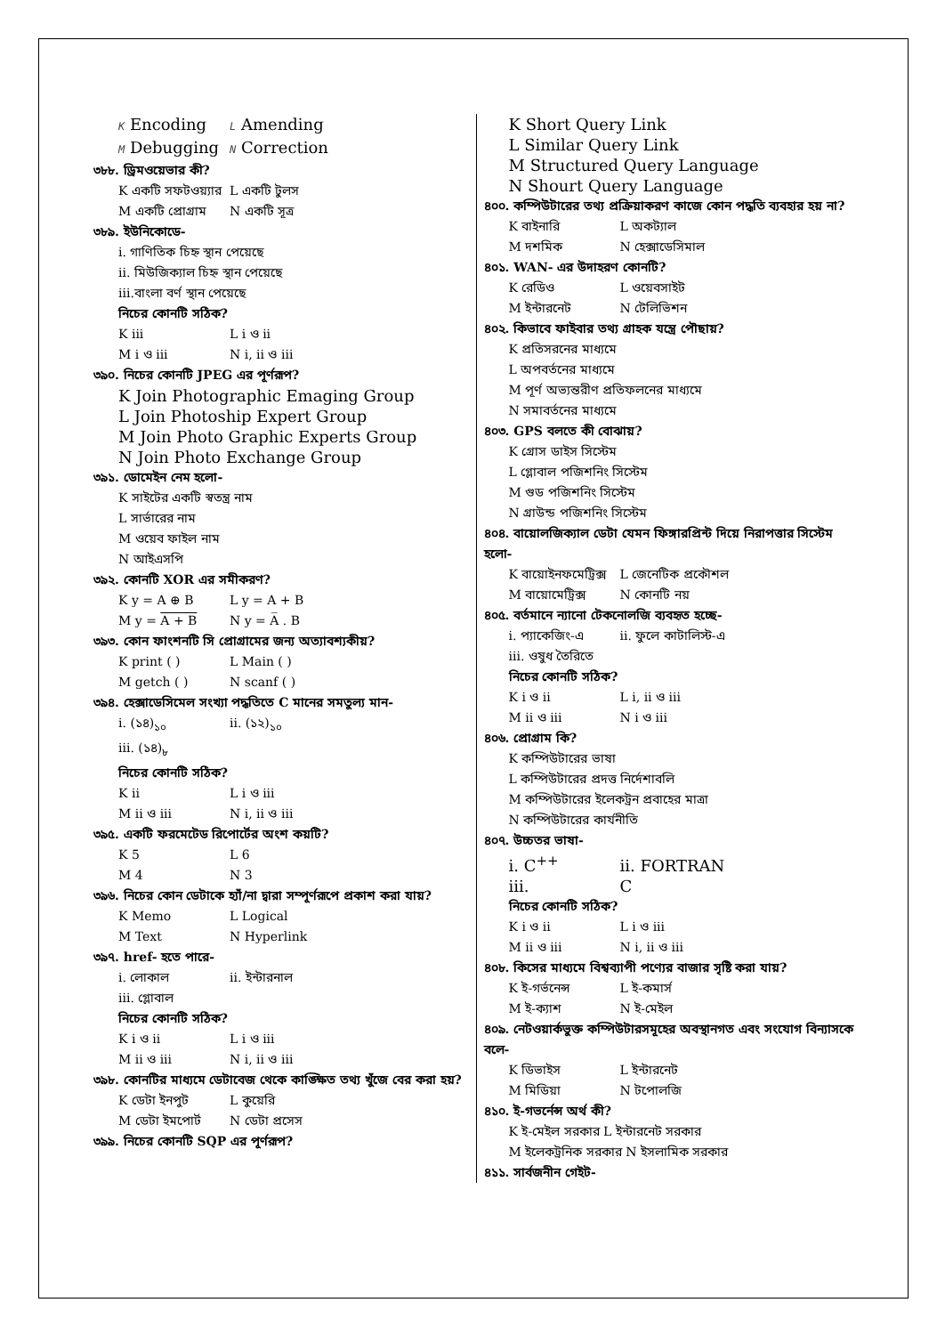K Encoding L Amending
M Debugging N Correction
৩৮৮. ড্রিমওয়েভার কী?
K একটি সফটওয়্যার L একটি টুলস
M একটি প্রোগ্রাম N একটি সূত্র
৩৮৯. ইউনিকোডে-
i. গাণিতিক চিহ্ন স্থান পেয়েছে
ii. মিউজিক্যাল চিহ্ন স্থান পেয়েছে
iii.বাংলা বর্ণ স্থান পেয়েছে
নিচের কোনটি সঠিক?
K iii L i ও ii
M i ও iii N i, ii ও iii
৩৯০. নিচের কোনটি JPEG এর পূর্ণরূপ?
K Join Photographic Emaging Group
L Join Photoship Expert Group
M Join Photo Graphic Experts Group
N Join Photo Exchange Group
৩৯১. ডোমেইন নেম হলো-
K সাইটের একটি স্বতন্ত্র নাম
L সার্ভারের নাম
M ওয়েব ফাইল নাম
N আইএসপি
৩৯২. কোনটি XOR এর সমীকরণ?
K y = A ⊕ B L y = A + B
M y = A + B N y = A̅ . B
৩৯৩. কোন ফাংশনটি সি প্রোগ্রামের জন্য অত্যাবশ্যকীয়?
K print ( ) L Main ( )
M getch ( ) N scanf ( )
৩৯৪. হেক্সাডেসিমেল সংখ্যা পদ্ধতিতে C মানের সমতুল্য মান-
i. (১৪)<sub>১০</sub> ii. (১২)<sub>১০</sub>
iii. (১৪)<sub>৮</sub>
নিচের কোনটি সঠিক?
K ii L i ও iii
M ii ও iii N i, ii ও iii
৩৯৫. একটি ফরমেটেড রিপোর্টের অংশ কয়টি?
K 5 L 6
M 4 N 3
৩৯৬. নিচের কোন ডেটাকে হ্যাঁ/না দ্বারা সম্পূর্ণরূপে প্রকাশ করা যায়?
K Memo L Logical
M Text N Hyperlink
৩৯৭. href- হতে পারে-
i. লোকাল ii. ইন্টারনাল
iii. গ্লোবাল
নিচের কোনটি সঠিক?
K i ও ii L i ও iii
M ii ও iii N i, ii ও iii
৩৯৮. কোনটির মাধ্যমে ডেটাবেজ থেকে কাঙ্ক্ষিত তথ্য খুঁজে বের করা হয়?
K ডেটা ইনপুট L কুয়েরি
M ডেটা ইমপোর্ট N ডেটা প্রসেস
৩৯৯. নিচের কোনটি SQP এর পূর্ণরূপ?
K Short Query Link
L Similar Query Link
M Structured Query Language
N Shourt Query Language
৪০০. কম্পিউটারের তথ্য প্রক্রিয়াকরণ কাজে কোন পদ্ধতি ব্যবহার হয় না?
K বাইনারি L অকট্যাল
M দশমিক N হেক্সাডেসিমাল
৪০১. WAN- এর উদাহরণ কোনটি?
K রেডিও L ওয়েবসাইট
M ইন্টারনেট N টেলিভিশন
৪০২. কিভাবে ফাইবার তথ্য গ্রাহক যন্ত্রে পৌছায়?
K প্রতিসরনের মাধ্যমে
L অপবর্তনের মাধ্যমে
M পূর্ণ অভ্যন্তরীণ প্রতিফলনের মাধ্যমে
N সমাবর্তনের মাধ্যমে
৪০৩. GPS বলতে কী বোঝায়?
K গ্রোস ডাইস সিস্টেম
L গ্লোবাল পজিশনিং সিস্টেম
M গুড পজিশনিং সিস্টেম
N গ্রাউন্ড পজিশনিং সিস্টেম
৪০৪. বায়োলজিক্যাল ডেটা যেমন ফিঙ্গারপ্রিন্ট দিয়ে নিরাপত্তার সিস্টেম হলো-
K বায়োইনফমেট্রিক্স L জেনেটিক প্রকৌশল
M বায়োমেট্রিক্স N কোনটি নয়
৪০৫. বর্তমানে ন্যানো টেকনোলজি ব্যবহৃত হচ্ছে-
i. প্যাকেজিং-এ ii. ফুলে কাটালিস্ট-এ
iii. ওষুধ তৈরিতে
নিচের কোনটি সঠিক?
K i ও ii L i, ii ও iii
M ii ও iii N i ও iii
৪০৬. প্রোগ্রাম কি?
K কম্পিউটারের ভাষা
L কম্পিউটারের প্রদত্ত নির্দেশাবলি
M কম্পিউটারের ইলেকট্রন প্রবাহের মাত্রা
N কম্পিউটারের কার্যনীতি
৪০৭. উচ্চতর ভাষা-
i. C<sup>++</sup> ii. FORTRAN
iii. C
নিচের কোনটি সঠিক?
K i ও ii L i ও iii
M ii ও iii N i, ii ও iii
৪০৮. কিসের মাধ্যমে বিশ্বব্যাপী পণ্যের বাজার সৃষ্টি করা যায়?
K ই-গর্ভনেন্স L ই-কমার্স
M ই-ক্যাশ N ই-মেইল
৪০৯. নেটওয়ার্কভুক্ত কম্পিউটারসমূহের অবস্থানগত এবং সংযোগ বিন্যাসকে বলে-
K ডিভাইস L ইন্টারনেট
M মিডিয়া N টপোলজি
৪১০. ই-গভর্নেন্স অর্থ কী?
K ই-মেইল সরকার L ইন্টারনেট সরকার
M ইলেকট্রনিক সরকার N ইসলামিক সরকার
৪১১. সার্বজনীন গেইট-